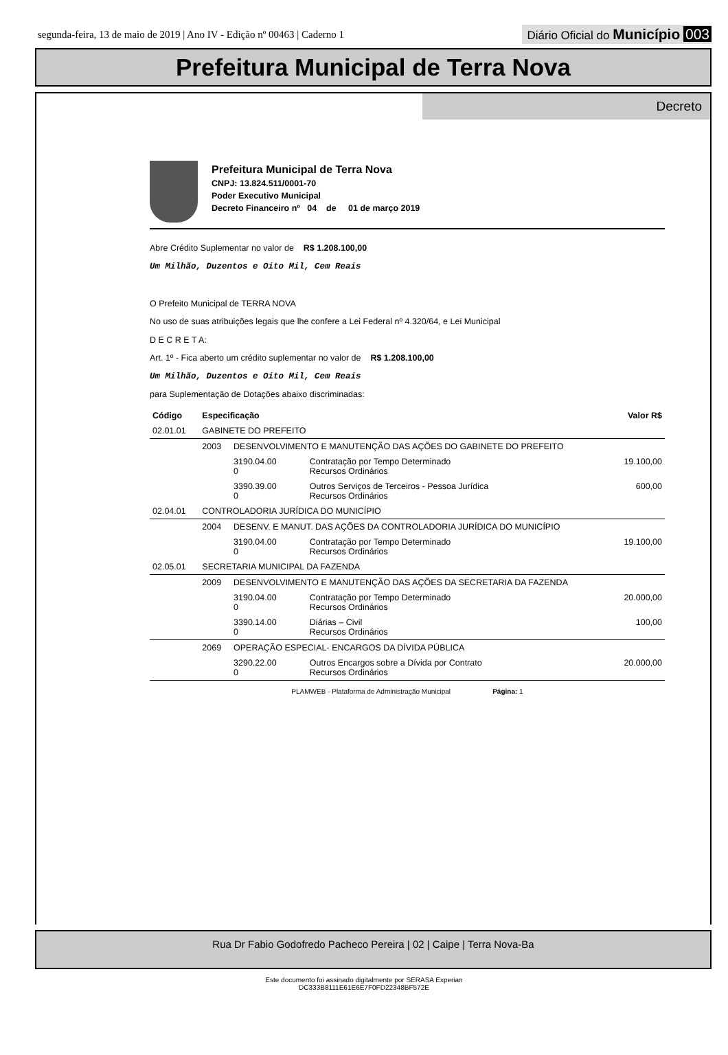segunda-feira, 13 de maio de 2019 | Ano IV - Edição nº 00463 | Caderno 1
Diário Oficial do Município 003
Prefeitura Municipal de Terra Nova
Decreto
Prefeitura Municipal de Terra Nova
CNPJ: 13.824.511/0001-70
Poder Executivo Municipal
Decreto Financeiro nº 04 de 01 de março 2019
Abre Crédito Suplementar no valor de R$ 1.208.100,00
Um Milhão, Duzentos e Oito Mil, Cem Reais
O Prefeito Municipal de TERRA NOVA
No uso de suas atribuições legais que lhe confere a Lei Federal nº 4.320/64, e Lei Municipal
D E C R E T A:
Art. 1º - Fica aberto um crédito suplementar no valor de R$ 1.208.100,00
Um Milhão, Duzentos e Oito Mil, Cem Reais
para Suplementação de Dotações abaixo discriminadas:
| Código | Especificação | | | Valor R$ |
| --- | --- | --- | --- | --- |
| 02.01.01 | GABINETE DO PREFEITO | | | |
| | 2003 | DESENVOLVIMENTO E MANUTENÇÃO DAS AÇÕES DO GABINETE DO PREFEITO | | |
| | | 3190.04.00 0 | Contratação por Tempo Determinado Recursos Ordinários | 19.100,00 |
| | | 3390.39.00 0 | Outros Serviços de Terceiros - Pessoa Jurídica Recursos Ordinários | 600,00 |
| 02.04.01 | CONTROLADORIA JURÍDICA DO MUNICÍPIO | | | |
| | 2004 | DESENV. E MANUT. DAS AÇÕES DA CONTROLADORIA JURÍDICA DO MUNICÍPIO | | |
| | | 3190.04.00 0 | Contratação por Tempo Determinado Recursos Ordinários | 19.100,00 |
| 02.05.01 | SECRETARIA MUNICIPAL DA FAZENDA | | | |
| | 2009 | DESENVOLVIMENTO E MANUTENÇÃO DAS AÇÕES DA SECRETARIA DA FAZENDA | | |
| | | 3190.04.00 0 | Contratação por Tempo Determinado Recursos Ordinários | 20.000,00 |
| | | 3390.14.00 0 | Diárias – Civil Recursos Ordinários | 100,00 |
| | 2069 | OPERAÇÃO ESPECIAL- ENCARGOS DA DÍVIDA PÚBLICA | | |
| | | 3290.22.00 0 | Outros Encargos sobre a Dívida por Contrato Recursos Ordinários | 20.000,00 |
PLAMWEB - Plataforma de Administração Municipal Página: 1
Rua Dr Fabio Godofredo Pacheco Pereira | 02 | Caipe | Terra Nova-Ba
Este documento foi assinado digitalmente por SERASA Experian
DC333B8111E61E6E7F0FD22348BF572E